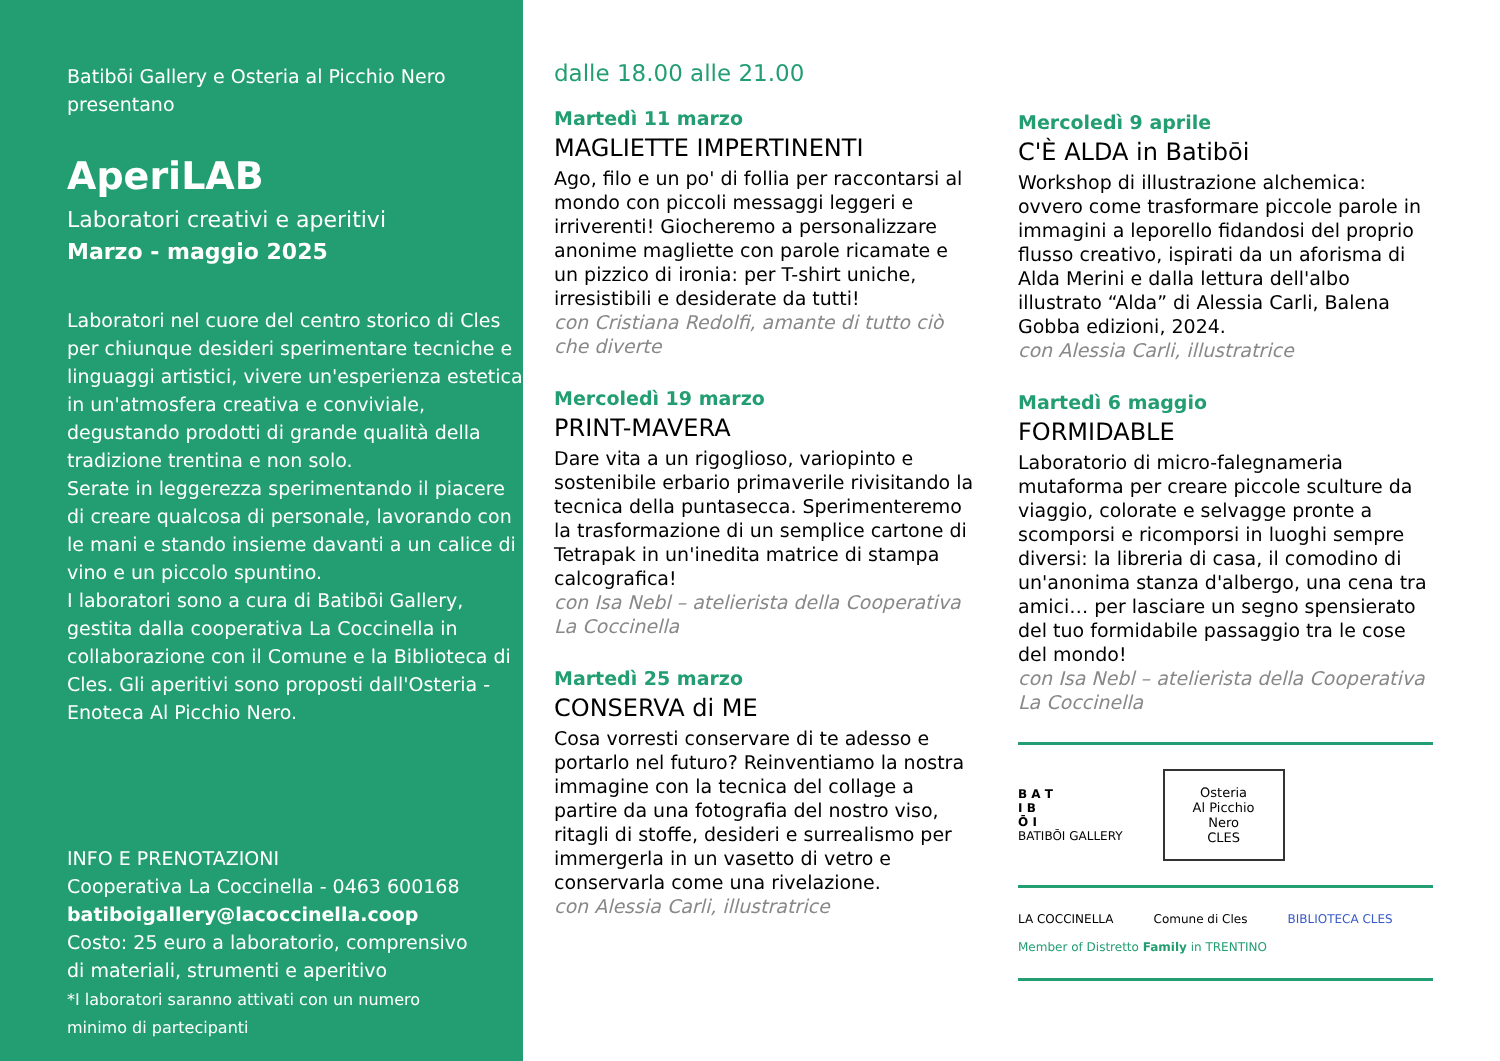Batibōi Gallery e Osteria al Picchio Nero
presentano
AperiLAB
Laboratori creativi e aperitivi
Marzo - maggio 2025
Laboratori nel cuore del centro storico di Cles per chiunque desideri sperimentare tecniche e linguaggi artistici, vivere un'esperienza estetica in un'atmosfera creativa e conviviale, degustando prodotti di grande qualità della tradizione trentina e non solo.
Serate in leggerezza sperimentando il piacere di creare qualcosa di personale, lavorando con le mani e stando insieme davanti a un calice di vino e un piccolo spuntino.
I laboratori sono a cura di Batibōi Gallery, gestita dalla cooperativa La Coccinella in collaborazione con il Comune e la Biblioteca di Cles. Gli aperitivi sono proposti dall'Osteria - Enoteca Al Picchio Nero.
INFO E PRENOTAZIONI
Cooperativa La Coccinella - 0463 600168
batiboigallery@lacoccinella.coop
Costo: 25 euro a laboratorio, comprensivo
di materiali, strumenti e aperitivo
*I laboratori saranno attivati con un numero
minimo di partecipanti
dalle 18.00 alle 21.00
Martedì 11 marzo
MAGLIETTE IMPERTINENTI
Ago, filo e un po' di follia per raccontarsi al mondo con piccoli messaggi leggeri e irriverenti! Giocheremo a personalizzare anonime magliette con parole ricamate e un pizzico di ironia: per T-shirt uniche, irresistibili e desiderate da tutti!
con Cristiana Redolfi, amante di tutto ciò che diverte
Mercoledì 19 marzo
PRINT-MAVERA
Dare vita a un rigoglioso, variopinto e sostenibile erbario primaverile rivisitando la tecnica della puntasecca. Sperimenteremo la trasformazione di un semplice cartone di Tetrapak in un'inedita matrice di stampa calcografica!
con Isa Nebl – atelierista della Cooperativa La Coccinella
Martedì 25 marzo
CONSERVA di ME
Cosa vorresti conservare di te adesso e portarlo nel futuro? Reinventiamo la nostra immagine con la tecnica del collage a partire da una fotografia del nostro viso, ritagli di stoffe, desideri e surrealismo per immergerla in un vasetto di vetro e conservarla come una rivelazione.
con Alessia Carli, illustratrice
Mercoledì 9 aprile
C'È ALDA in Batibōi
Workshop di illustrazione alchemica: ovvero come trasformare piccole parole in immagini a leporello fidandosi del proprio flusso creativo, ispirati da un aforisma di Alda Merini e dalla lettura dell'albo illustrato “Alda” di Alessia Carli, Balena Gobba edizioni, 2024.
con Alessia Carli, illustratrice
Martedì 6 maggio
FORMIDABLE
Laboratorio di micro-falegnameria mutaforma per creare piccole sculture da viaggio, colorate e selvagge pronte a scomporsi e ricomporsi in luoghi sempre diversi: la libreria di casa, il comodino di un'anonima stanza d'albergo, una cena tra amici… per lasciare un segno spensierato del tuo formidabile passaggio tra le cose del mondo!
con Isa Nebl – atelierista della Cooperativa La Coccinella
B A T
I B
Ō I
BATIBŌI GALLERY
Osteria
Al Picchio Nero
CLES
LA COCCINELLA Comune di Cles BIBLIOTECA CLES
Member of Distretto Family in TRENTINO